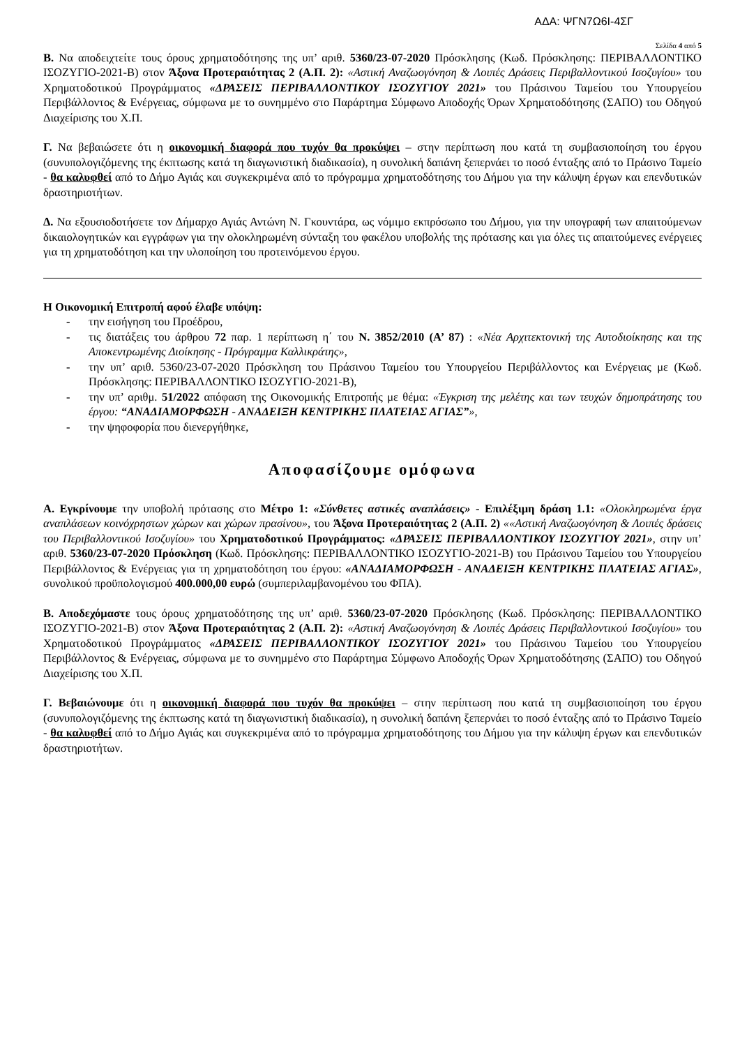ΑΔΑ: ΨΓΝ7Ω6Ι-4ΣΓ
Σελίδα 4 από 5
Β. Να αποδειχτείτε τους όρους χρηματοδότησης της υπ’ αριθ. 5360/23-07-2020 Πρόσκλησης (Κωδ. Πρόσκλησης: ΠΕΡΙΒΑΛΛΟΝΤΙΚΟ ΙΣΟΖΥΓΙΟ-2021-Β) στον Άξονα Προτεραιότητας 2 (Α.Π. 2): «Αστική Αναζωογόνηση & Λοιπές Δράσεις Περιβαλλοντικού Ισοζυγίου» του Χρηματοδοτικού Προγράμματος «ΔΡΑΣΕΙΣ ΠΕΡΙΒΑΛΛΟΝΤΙΚΟΥ ΙΣΟΖΥΓΙΟΥ 2021» του Πράσινου Ταμείου του Υπουργείου Περιβάλλοντος & Ενέργειας, σύμφωνα με το συνημμένο στο Παράρτημα Σύμφωνο Αποδοχής Όρων Χρηματοδότησης (ΣΑΠΟ) του Οδηγού Διαχείρισης του Χ.Π.
Γ. Να βεβαιώσετε ότι η οικονομική διαφορά που τυχόν θα προκύψει – στην περίπτωση που κατά τη συμβασιοποίηση του έργου (συνυπολογιζόμενης της έκπτωσης κατά τη διαγωνιστική διαδικασία), η συνολική δαπάνη ξεπερνάει το ποσό ένταξης από το Πράσινο Ταμείο - θα καλυφθεί από το Δήμο Αγιάς και συγκεκριμένα από το πρόγραμμα χρηματοδότησης του Δήμου για την κάλυψη έργων και επενδυτικών δραστηριοτήτων.
Δ. Να εξουσιοδοτήσετε τον Δήμαρχο Αγιάς Αντώνη Ν. Γκουντάρα, ως νόμιμο εκπρόσωπο του Δήμου, για την υπογραφή των απαιτούμενων δικαιολογητικών και εγγράφων για την ολοκληρωμένη σύνταξη του φακέλου υποβολής της πρότασης και για όλες τις απαιτούμενες ενέργειες για τη χρηματοδότηση και την υλοποίηση του προτεινόμενου έργου.
Η Οικονομική Επιτροπή αφού έλαβε υπόψη:
- την εισήγηση του Προέδρου,
- τις διατάξεις του άρθρου 72 παρ. 1 περίπτωση η΄ του Ν. 3852/2010 (Α’ 87) : «Νέα Αρχιτεκτονική της Αυτοδιοίκησης και της Αποκεντρωμένης Διοίκησης - Πρόγραμμα Καλλικράτης»,
- την υπ’ αριθ. 5360/23-07-2020 Πρόσκληση του Πράσινου Ταμείου του Υπουργείου Περιβάλλοντος και Ενέργειας με (Κωδ. Πρόσκλησης: ΠΕΡΙΒΑΛΛΟΝΤΙΚΟ ΙΣΟΖΥΓΙΟ-2021-Β),
- την υπ’ αριθμ. 51/2022 απόφαση της Οικονομικής Επιτροπής με θέμα: «Έγκριση της μελέτης και των τευχών δημοπράτησης του έργου: “ΑΝΑΔΙΑΜΟΡΦΩΣΗ - ΑΝΑΔΕΙΞΗ ΚΕΝΤΡΙΚΗΣ ΠΛΑΤΕΙΑΣ ΑΓΙΑΣ”»,
- την ψηφοφορία που διενεργήθηκε,
Αποφασίζουμε ομόφωνα
Α. Εγκρίνουμε την υποβολή πρότασης στο Μέτρο 1: «Σύνθετες αστικές αναπλάσεις» - Επιλέξιμη δράση 1.1: «Ολοκληρωμένα έργα αναπλάσεων κοινόχρηστων χώρων και χώρων πρασίνου», του Άξονα Προτεραιότητας 2 (Α.Π. 2) ««Αστική Αναζωογόνηση & Λοιπές δράσεις του Περιβαλλοντικού Ισοζυγίου» του Χρηματοδοτικού Προγράμματος: «ΔΡΑΣΕΙΣ ΠΕΡΙΒΑΛΛΟΝΤΙΚΟΥ ΙΣΟΖΥΓΙΟΥ 2021», στην υπ’ αριθ. 5360/23-07-2020 Πρόσκληση (Κωδ. Πρόσκλησης: ΠΕΡΙΒΑΛΛΟΝΤΙΚΟ ΙΣΟΖΥΓΙΟ-2021-Β) του Πράσινου Ταμείου του Υπουργείου Περιβάλλοντος & Ενέργειας για τη χρηματοδότηση του έργου: «ΑΝΑΔΙΑΜΟΡΦΩΣΗ - ΑΝΑΔΕΙΞΗ ΚΕΝΤΡΙΚΗΣ ΠΛΑΤΕΙΑΣ ΑΓΙΑΣ», συνολικού προϋπολογισμού 400.000,00 ευρώ (συμπεριλαμβανομένου του ΦΠΑ).
Β. Αποδεχόμαστε τους όρους χρηματοδότησης της υπ’ αριθ. 5360/23-07-2020 Πρόσκλησης (Κωδ. Πρόσκλησης: ΠΕΡΙΒΑΛΛΟΝΤΙΚΟ ΙΣΟΖΥΓΙΟ-2021-Β) στον Άξονα Προτεραιότητας 2 (Α.Π. 2): «Αστική Αναζωογόνηση & Λοιπές Δράσεις Περιβαλλοντικού Ισοζυγίου» του Χρηματοδοτικού Προγράμματος «ΔΡΑΣΕΙΣ ΠΕΡΙΒΑΛΛΟΝΤΙΚΟΥ ΙΣΟΖΥΓΙΟΥ 2021» του Πράσινου Ταμείου του Υπουργείου Περιβάλλοντος & Ενέργειας, σύμφωνα με το συνημμένο στο Παράρτημα Σύμφωνο Αποδοχής Όρων Χρηματοδότησης (ΣΑΠΟ) του Οδηγού Διαχείρισης του Χ.Π.
Γ. Βεβαιώνουμε ότι η οικονομική διαφορά που τυχόν θα προκύψει – στην περίπτωση που κατά τη συμβασιοποίηση του έργου (συνυπολογιζόμενης της έκπτωσης κατά τη διαγωνιστική διαδικασία), η συνολική δαπάνη ξεπερνάει το ποσό ένταξης από το Πράσινο Ταμείο - θα καλυφθεί από το Δήμο Αγιάς και συγκεκριμένα από το πρόγραμμα χρηματοδότησης του Δήμου για την κάλυψη έργων και επενδυτικών δραστηριοτήτων.